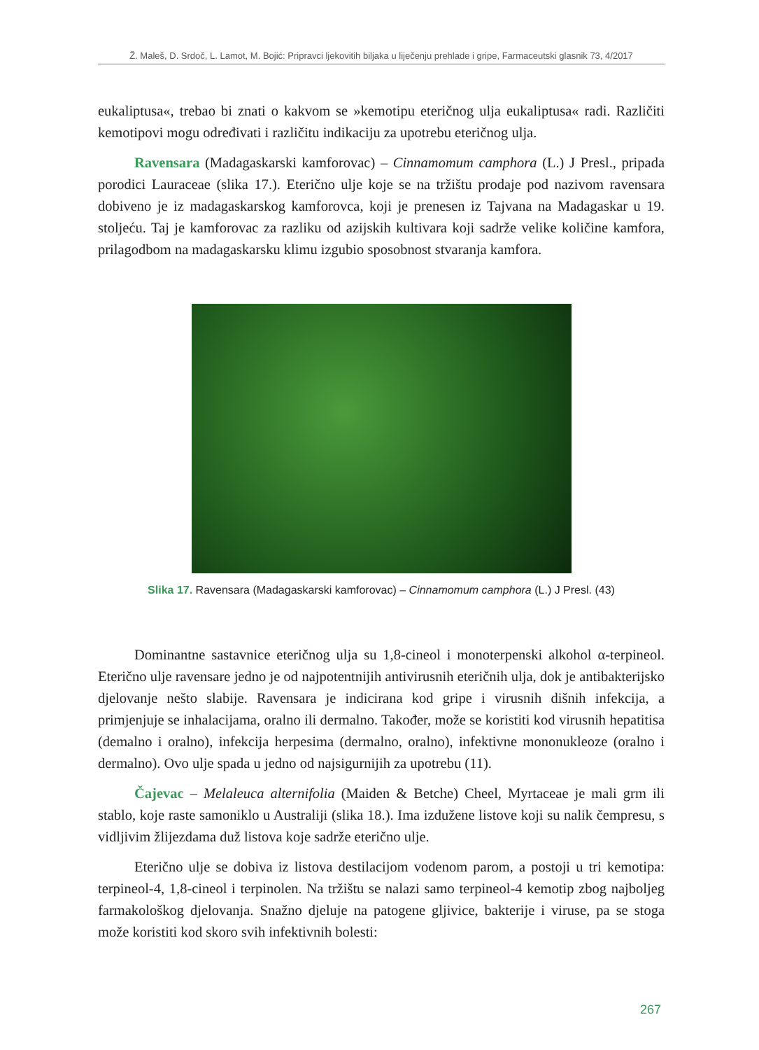Ž. Maleš, D. Srdoč, L. Lamot, M. Bojić: Pripravci ljekovitih biljaka u liječenju prehlade i gripe, Farmaceutski glasnik 73, 4/2017
eukaliptusa«, trebao bi znati o kakvom se »kemotipu eteričnog ulja eukaliptusa« radi. Različiti kemotipovi mogu određivati i različitu indikaciju za upotrebu eteričnog ulja.
Ravensara (Madagaskarski kamforovac) – Cinnamomum camphora (L.) J Presl., pripada porodici Lauraceae (slika 17.). Eterično ulje koje se na tržištu prodaje pod nazivom ravensara dobiveno je iz madagaskarskog kamforovca, koji je prenesen iz Tajvana na Madagaskar u 19. stoljeću. Taj je kamforovac za razliku od azijskih kultivara koji sadrže velike količine kamfora, prilagodbom na madagaskarsku klimu izgubio sposobnost stvaranja kamfora.
Slika 17. Ravensara (Madagaskarski kamforovac) – Cinnamomum camphora (L.) J Presl. (43)
Dominantne sastavnice eteričnog ulja su 1,8-cineol i monoterpenski alkohol α-terpineol. Eterično ulje ravensare jedno je od najpotentnijih antivirusnih eteričnih ulja, dok je antibakterijsko djelovanje nešto slabije. Ravensara je indicirana kod gripe i virusnih dišnih infekcija, a primjenjuje se inhalacijama, oralno ili dermalno. Također, može se koristiti kod virusnih hepatitisa (demalno i oralno), infekcija herpesima (dermalno, oralno), infektivne mononukleoze (oralno i dermalno). Ovo ulje spada u jedno od najsigurnijih za upotrebu (11).
Čajevac – Melaleuca alternifolia (Maiden & Betche) Cheel, Myrtaceae je mali grm ili stablo, koje raste samoniklo u Australiji (slika 18.). Ima izdužene listove koji su nalik čempresu, s vidljivim žlijezdama duž listova koje sadrže eterično ulje.
Eterično ulje se dobiva iz listova destilacijom vodenom parom, a postoji u tri kemotipa: terpineol-4, 1,8-cineol i terpinolen. Na tržištu se nalazi samo terpineol-4 kemotip zbog najboljeg farmakološkog djelovanja. Snažno djeluje na patogene gljivice, bakterije i viruse, pa se stoga može koristiti kod skoro svih infektivnih bolesti:
267